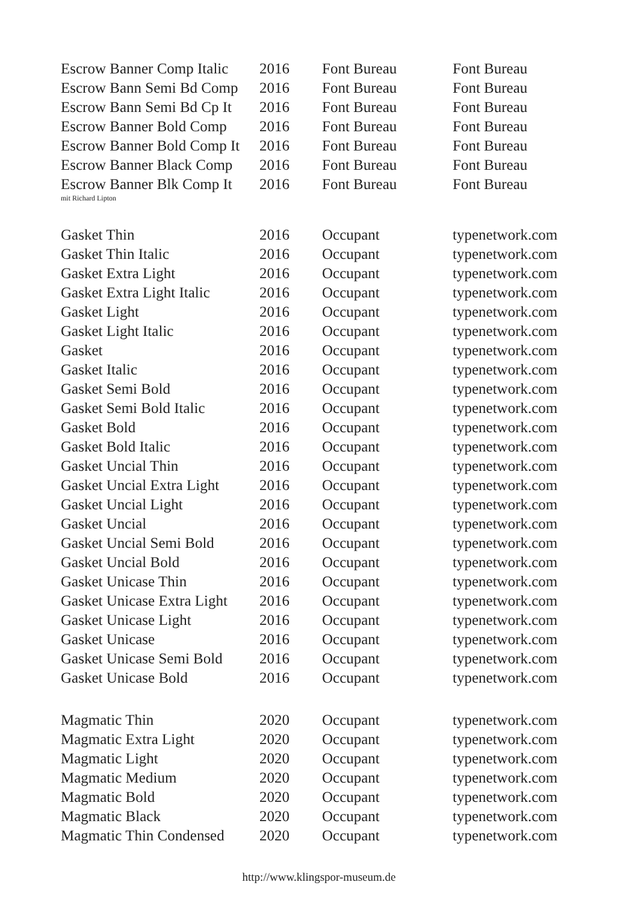| Escrow Banner Comp Italic | 2016 | Font Bureau | Font Bureau |
| Escrow Bann Semi Bd Comp | 2016 | Font Bureau | Font Bureau |
| Escrow Bann Semi Bd Cp It | 2016 | Font Bureau | Font Bureau |
| Escrow Banner Bold Comp | 2016 | Font Bureau | Font Bureau |
| Escrow Banner Bold Comp It | 2016 | Font Bureau | Font Bureau |
| Escrow Banner Black Comp | 2016 | Font Bureau | Font Bureau |
| Escrow Banner Blk Comp It | 2016 | Font Bureau | Font Bureau |
| mit Richard Lipton | | | |
| Gasket Thin | 2016 | Occupant | typenetwork.com |
| Gasket Thin Italic | 2016 | Occupant | typenetwork.com |
| Gasket Extra Light | 2016 | Occupant | typenetwork.com |
| Gasket Extra Light Italic | 2016 | Occupant | typenetwork.com |
| Gasket Light | 2016 | Occupant | typenetwork.com |
| Gasket Light Italic | 2016 | Occupant | typenetwork.com |
| Gasket | 2016 | Occupant | typenetwork.com |
| Gasket Italic | 2016 | Occupant | typenetwork.com |
| Gasket Semi Bold | 2016 | Occupant | typenetwork.com |
| Gasket Semi Bold Italic | 2016 | Occupant | typenetwork.com |
| Gasket Bold | 2016 | Occupant | typenetwork.com |
| Gasket Bold Italic | 2016 | Occupant | typenetwork.com |
| Gasket Uncial Thin | 2016 | Occupant | typenetwork.com |
| Gasket Uncial Extra Light | 2016 | Occupant | typenetwork.com |
| Gasket Uncial Light | 2016 | Occupant | typenetwork.com |
| Gasket Uncial | 2016 | Occupant | typenetwork.com |
| Gasket Uncial Semi Bold | 2016 | Occupant | typenetwork.com |
| Gasket Uncial Bold | 2016 | Occupant | typenetwork.com |
| Gasket Unicase Thin | 2016 | Occupant | typenetwork.com |
| Gasket Unicase Extra Light | 2016 | Occupant | typenetwork.com |
| Gasket Unicase Light | 2016 | Occupant | typenetwork.com |
| Gasket Unicase | 2016 | Occupant | typenetwork.com |
| Gasket Unicase Semi Bold | 2016 | Occupant | typenetwork.com |
| Gasket Unicase Bold | 2016 | Occupant | typenetwork.com |
| Magmatic Thin | 2020 | Occupant | typenetwork.com |
| Magmatic Extra Light | 2020 | Occupant | typenetwork.com |
| Magmatic Light | 2020 | Occupant | typenetwork.com |
| Magmatic Medium | 2020 | Occupant | typenetwork.com |
| Magmatic Bold | 2020 | Occupant | typenetwork.com |
| Magmatic Black | 2020 | Occupant | typenetwork.com |
| Magmatic Thin Condensed | 2020 | Occupant | typenetwork.com |
http://www.klingspor-museum.de